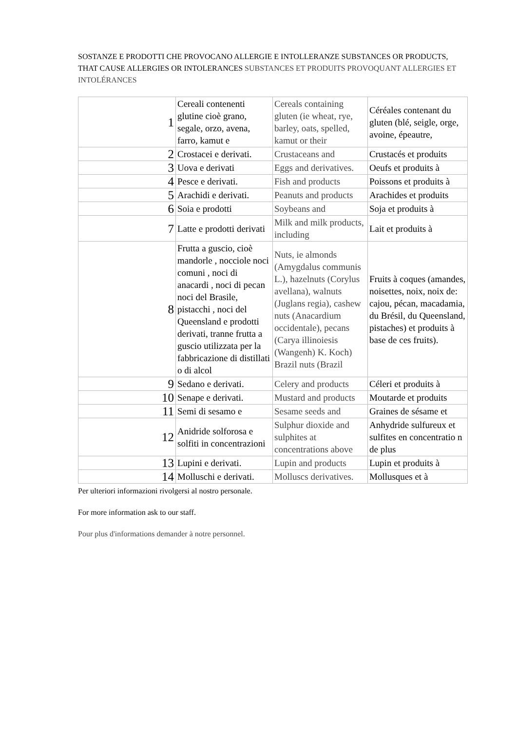SOSTANZE E PRODOTTI CHE PROVOCANO ALLERGIE E INTOLLERANZE SUBSTANCES OR PRODUCTS, THAT CAUSE ALLERGIES OR INTOLERANCES SUBSTANCES ET PRODUITS PROVOQUANT ALLERGIES ET INTOLÉRANCES
| 1 | Cereali contenenti glutine cioè grano, segale, orzo, avena, farro, kamut e | Cereals containing gluten (ie wheat, rye, barley, oats, spelled, kamut or their | Céréales contenant du gluten (blé, seigle, orge, avoine, épeautre, |
| 2 | Crostacei e derivati. | Crustaceans and | Crustacés et produits |
| 3 | Uova e derivati | Eggs and derivatives. | Oeufs et produits à |
| 4 | Pesce e derivati. | Fish and products | Poissons et produits à |
| 5 | Arachidi e derivati. | Peanuts and products | Arachides et produits |
| 6 | Soia e prodotti | Soybeans and | Soja et produits à |
| 7 | Latte e prodotti derivati | Milk and milk products, including | Lait et produits à |
| 8 | Frutta a guscio, cioè mandorle , nocciole noci comuni , noci di anacardi , noci di pecan noci del Brasile, pistacchi , noci del Queensland e prodotti derivati, tranne frutta a guscio utilizzata per la fabbricazione di distillati o di alcol | Nuts, ie almonds (Amygdalus communis L.), hazelnuts (Corylus avellana), walnuts (Juglans regia), cashew nuts (Anacardium occidentale), pecans (Carya illinoiesis (Wangenh) K. Koch) Brazil nuts (Brazil | Fruits à coques (amandes, noisettes, noix, noix de: cajou, pécan, macadamia, du Brésil, du Queensland, pistaches) et produits à base de ces fruits). |
| 9 | Sedano e derivati. | Celery and products | Céleri et produits à |
| 10 | Senape e derivati. | Mustard and products | Moutarde et produits |
| 11 | Semi di sesamo e | Sesame seeds and | Graines de sésame et |
| 12 | Anidride solforosa e solfiti in concentrazioni | Sulphur dioxide and sulphites at concentrations above | Anhydride sulfureux et sulfites en concentratio n de plus |
| 13 | Lupini e derivati. | Lupin and products | Lupin et produits à |
| 14 | Molluschi e derivati. | Molluscs derivatives. | Mollusques et à |
Per ulteriori informazioni rivolgersi al nostro personale.
For more information ask to our staff.
Pour plus d'informations demander à notre personnel.